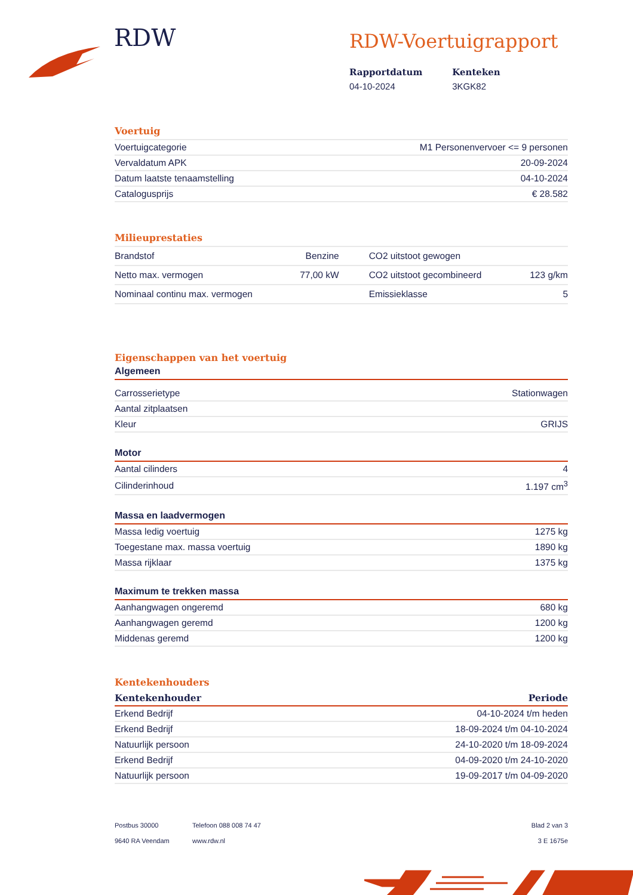RDW RDW-Voertuigrapport
Rapportdatum
04-10-2024
Kenteken
3KGK82
Voertuig
| Voertuigcategorie | M1 Personenvervoer <= 9 personen |
| Vervaldatum APK | 20-09-2024 |
| Datum laatste tenaamstelling | 04-10-2024 |
| Catalogusprijs | € 28.582 |
Milieuprestaties
| Brandstof | Benzine | CO2 uitstoot gewogen | |
| Netto max. vermogen | 77,00 kW | CO2 uitstoot gecombineerd | 123 g/km |
| Nominaal continu max. vermogen | | Emissieklasse | 5 |
Eigenschappen van het voertuig
Algemeen
| Carrosserietype | Stationwagen |
| Aantal zitplaatsen | |
| Kleur | GRIJS |
Motor
| Aantal cilinders | 4 |
| Cilinderinhoud | 1.197 cm<sup>3</sup> |
Massa en laadvermogen
| Massa ledig voertuig | 1275 kg |
| Toegestane max. massa voertuig | 1890 kg |
| Massa rijklaar | 1375 kg |
Maximum te trekken massa
| Aanhangwagen ongeremd | 680 kg |
| Aanhangwagen geremd | 1200 kg |
| Middenas geremd | 1200 kg |
Kentekenhouders
| Kentekenhouder | Periode |
| --- | --- |
| Erkend Bedrijf | 04-10-2024 t/m heden |
| Erkend Bedrijf | 18-09-2024 t/m 04-10-2024 |
| Natuurlijk persoon | 24-10-2020 t/m 18-09-2024 |
| Erkend Bedrijf | 04-09-2020 t/m 24-10-2020 |
| Natuurlijk persoon | 19-09-2017 t/m 04-09-2020 |
Postbus 30000
9640 RA Veendam
Telefoon 088 008 74 47
www.rdw.nl
Blad 2 van 3
3 E 1675e